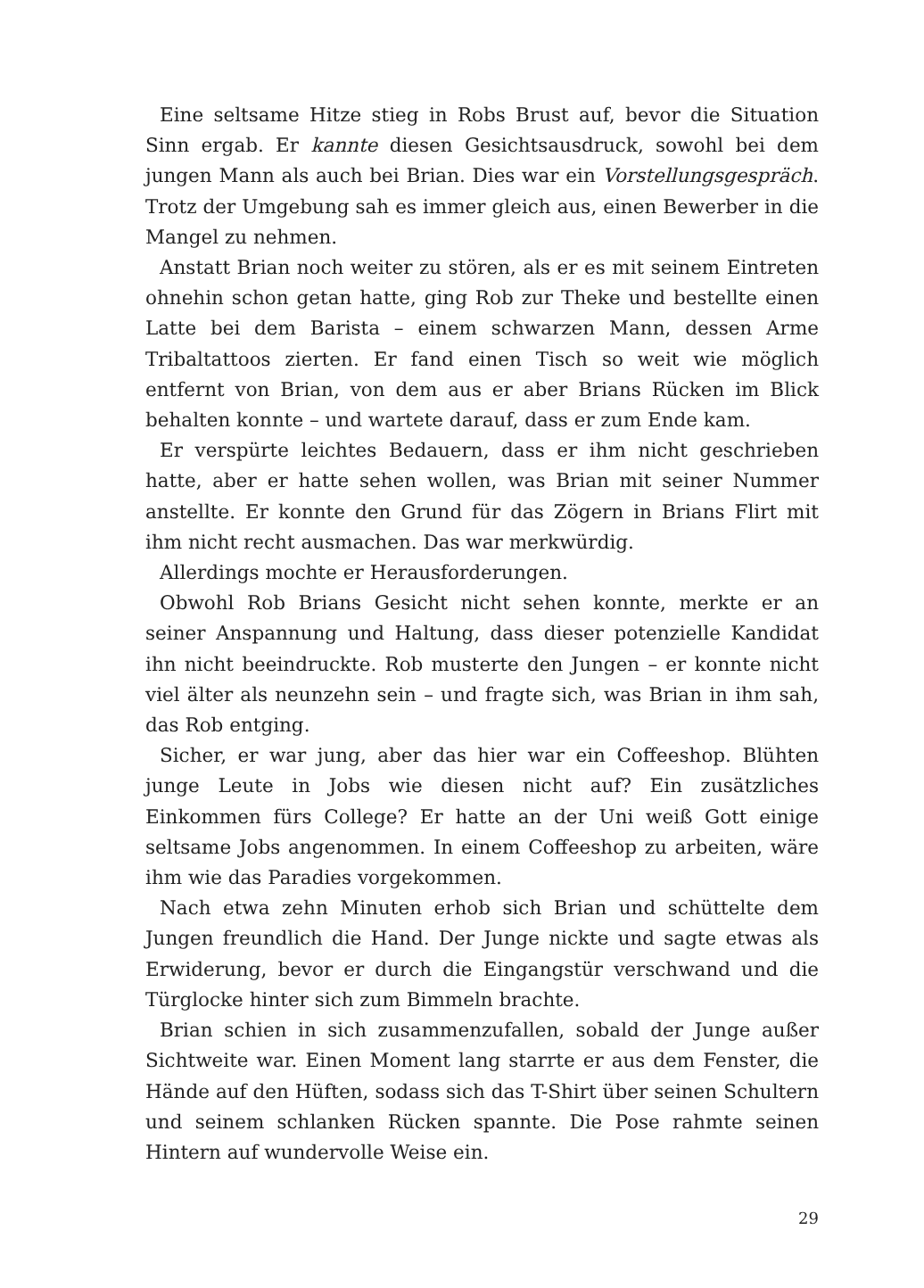Eine seltsame Hitze stieg in Robs Brust auf, bevor die Situation Sinn ergab. Er kannte diesen Gesichtsausdruck, sowohl bei dem jungen Mann als auch bei Brian. Dies war ein Vorstellungsgespräch. Trotz der Umgebung sah es immer gleich aus, einen Bewerber in die Mangel zu nehmen.
Anstatt Brian noch weiter zu stören, als er es mit seinem Eintreten ohnehin schon getan hatte, ging Rob zur Theke und bestellte einen Latte bei dem Barista – einem schwarzen Mann, dessen Arme Tribaltattoos zierten. Er fand einen Tisch so weit wie möglich entfernt von Brian, von dem aus er aber Brians Rücken im Blick behalten konnte – und wartete darauf, dass er zum Ende kam.
Er verspürte leichtes Bedauern, dass er ihm nicht geschrieben hatte, aber er hatte sehen wollen, was Brian mit seiner Nummer anstellte. Er konnte den Grund für das Zögern in Brians Flirt mit ihm nicht recht ausmachen. Das war merkwürdig.
Allerdings mochte er Herausforderungen.
Obwohl Rob Brians Gesicht nicht sehen konnte, merkte er an seiner Anspannung und Haltung, dass dieser potenzielle Kandidat ihn nicht beeindruckte. Rob musterte den Jungen – er konnte nicht viel älter als neunzehn sein – und fragte sich, was Brian in ihm sah, das Rob entging.
Sicher, er war jung, aber das hier war ein Coffeeshop. Blühten junge Leute in Jobs wie diesen nicht auf? Ein zusätzliches Einkommen fürs College? Er hatte an der Uni weiß Gott einige seltsame Jobs angenommen. In einem Coffeeshop zu arbeiten, wäre ihm wie das Paradies vorgekommen.
Nach etwa zehn Minuten erhob sich Brian und schüttelte dem Jungen freundlich die Hand. Der Junge nickte und sagte etwas als Erwiderung, bevor er durch die Eingangstür verschwand und die Türglocke hinter sich zum Bimmeln brachte.
Brian schien in sich zusammenzufallen, sobald der Junge außer Sichtweite war. Einen Moment lang starrte er aus dem Fenster, die Hände auf den Hüften, sodass sich das T-Shirt über seinen Schultern und seinem schlanken Rücken spannte. Die Pose rahmte seinen Hintern auf wundervolle Weise ein.
29